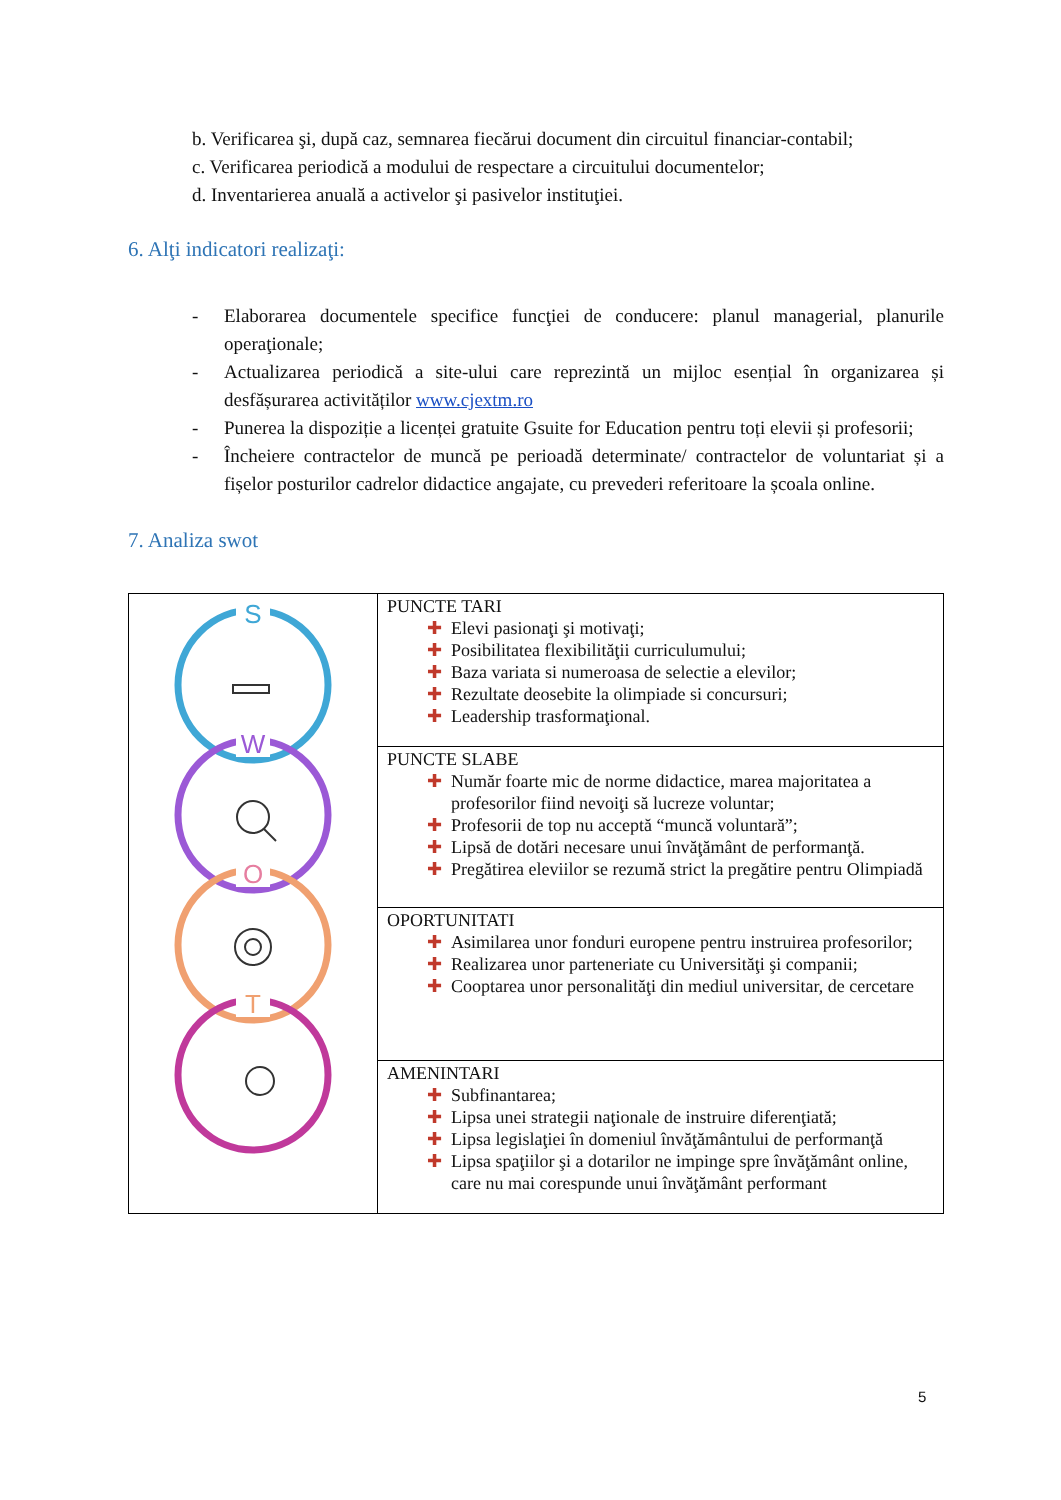b. Verificarea şi, după caz, semnarea fiecărui document din circuitul financiar-contabil;
c. Verificarea periodică a modului de respectare a circuitului documentelor;
d. Inventarierea anuală a activelor şi pasivelor instituţiei.
6. Alţi indicatori realizaţi:
- Elaborarea documentele specifice funcţiei de conducere: planul managerial, planurile operaţionale;
- Actualizarea periodică a site-ului care reprezintă un mijloc esențial în organizarea și desfășurarea activităților www.cjextm.ro
- Punerea la dispoziție a licenței gratuite Gsuite for Education pentru toți elevii și profesorii;
- Încheiere contractelor de muncă pe perioadă determinate/ contractelor de voluntariat și a fișelor posturilor cadrelor didactice angajate, cu prevederi referitoare la școala online.
7. Analiza swot
| S W O T | PUNCTE TARI ✚ Elevi pasionaţi şi motivaţi; ✚ Posibilitatea flexibilităţii curriculumului; ✚ Baza variata si numeroasa de selectie a elevilor; ✚ Rezultate deosebite la olimpiade si concursuri; ✚ Leadership trasformaţional. |
| | PUNCTE SLABE ✚ Număr foarte mic de norme didactice, marea majoritatea a profesorilor fiind nevoiţi să lucreze voluntar; ✚ Profesorii de top nu acceptă “muncă voluntară”; ✚ Lipsă de dotări necesare unui învăţământ de performanţă. ✚ Pregătirea eleviilor se rezumă strict la pregătire pentru Olimpiadă |
| | OPORTUNITATI ✚ Asimilarea unor fonduri europene pentru instruirea profesorilor; ✚ Realizarea unor parteneriate cu Universităţi şi companii; ✚ Cooptarea unor personalităţi din mediul universitar, de cercetare |
| | AMENINTARI ✚ Subfinantarea; ✚ Lipsa unei strategii naţionale de instruire diferenţiată; ✚ Lipsa legislaţiei în domeniul învăţământului de performanţă ✚ Lipsa spaţiilor şi a dotarilor ne impinge spre învăţământ online, care nu mai corespunde unui învăţământ performant |
5